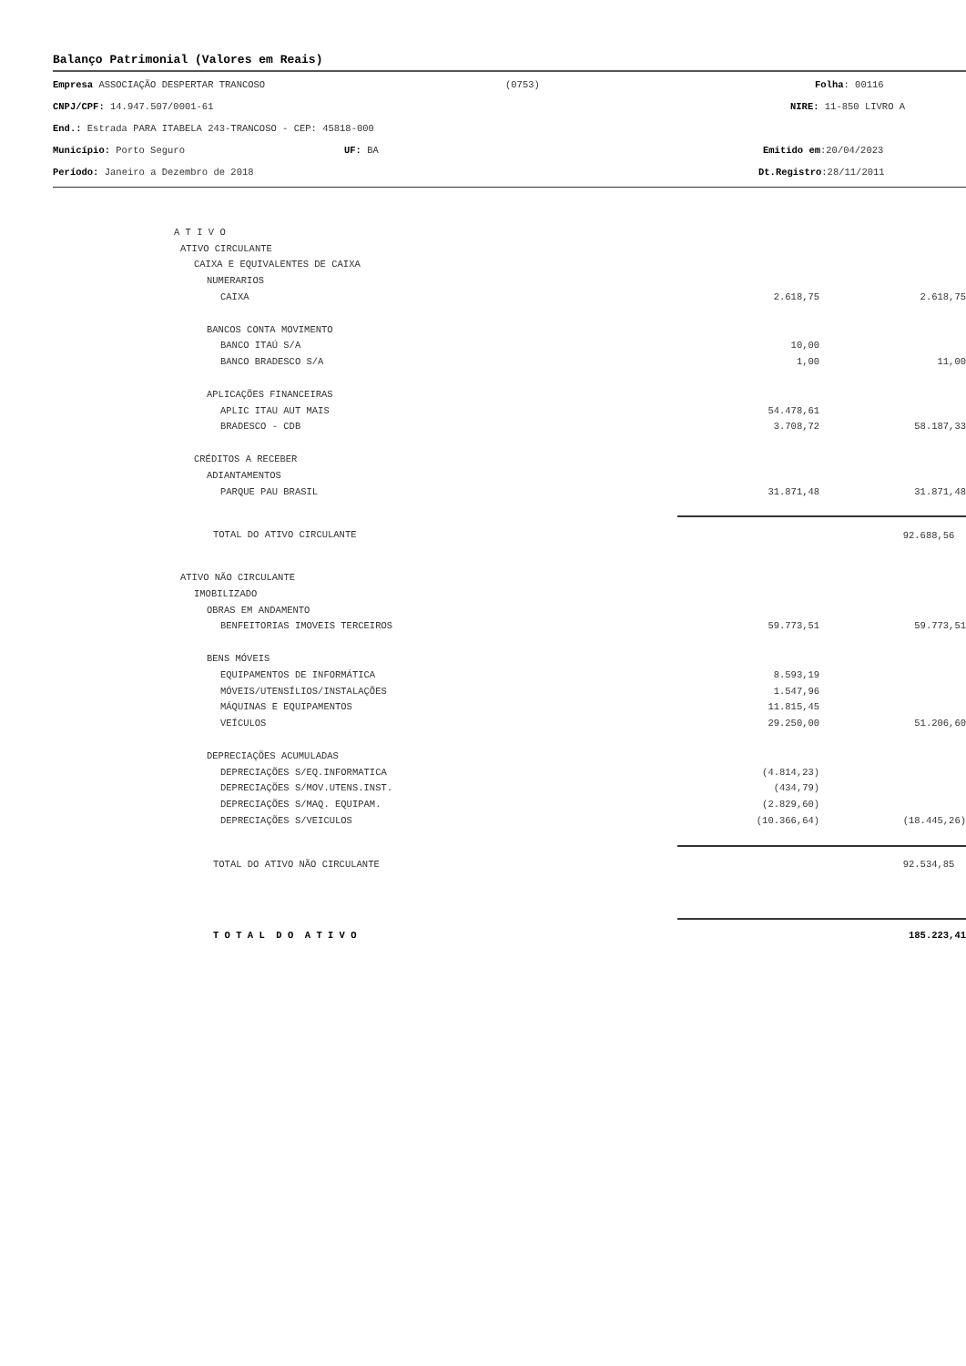Balanço Patrimonial (Valores em Reais)
Empresa ASSOCIAÇÃO DESPERTAR TRANCOSO (0753) Folha: 00116
CNPJ/CPF: 14.947.507/0001-61 NIRE: 11-850 LIVRO A
End.: Estrada PARA ITABELA 243-TRANCOSO - CEP: 45818-000
Município: Porto Seguro UF: BA Emitido em:20/04/2023
Período: Janeiro a Dezembro de 2018 Dt.Registro:28/11/2011
| A T I V O | | |
| ATIVO CIRCULANTE | | |
| CAIXA E EQUIVALENTES DE CAIXA | | |
| NUMERARIOS | | |
| CAIXA | 2.618,75 | 2.618,75 |
| BANCOS CONTA MOVIMENTO | | |
| BANCO ITAÚ S/A | 10,00 | |
| BANCO BRADESCO S/A | 1,00 | 11,00 |
| APLICAÇÕES FINANCEIRAS | | |
| APLIC ITAU AUT MAIS | 54.478,61 | |
| BRADESCO - CDB | 3.708,72 | 58.187,33 |
| CRÉDITOS A RECEBER | | |
| ADIANTAMENTOS | | |
| PARQUE PAU BRASIL | 31.871,48 | 31.871,48 |
| TOTAL DO ATIVO CIRCULANTE | | 92.688,56 |
| ATIVO NÃO CIRCULANTE | | |
| IMOBILIZADO | | |
| OBRAS EM ANDAMENTO | | |
| BENFEITORIAS IMOVEIS TERCEIROS | 59.773,51 | 59.773,51 |
| BENS MÓVEIS | | |
| EQUIPAMENTOS DE INFORMÁTICA | 8.593,19 | |
| MÓVEIS/UTENSÍLIOS/INSTALAÇÕES | 1.547,96 | |
| MÁQUINAS E EQUIPAMENTOS | 11.815,45 | |
| VEÍCULOS | 29.250,00 | 51.206,60 |
| DEPRECIAÇÕES ACUMULADAS | | |
| DEPRECIAÇÕES S/EQ.INFORMATICA | (4.814,23) | |
| DEPRECIAÇÕES S/MOV.UTENS.INST. | (434,79) | |
| DEPRECIAÇÕES S/MAQ. EQUIPAM. | (2.829,60) | |
| DEPRECIAÇÕES S/VEICULOS | (10.366,64) | (18.445,26) |
| TOTAL DO ATIVO NÃO CIRCULANTE | | 92.534,85 |
| T O T A L D O A T I V O | | 185.223,41 |